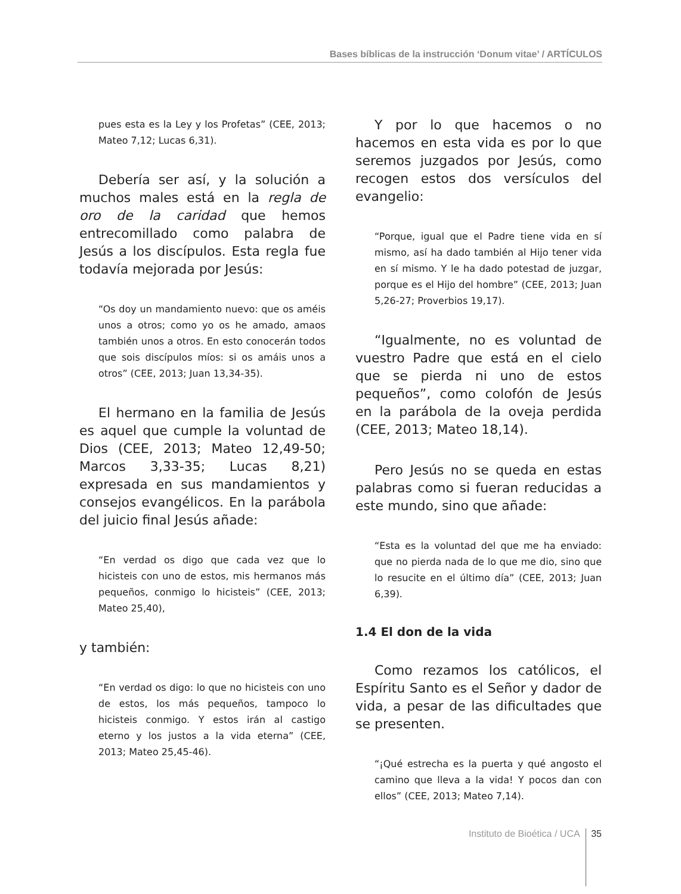Bases bíblicas de la instrucción ‘Donum vitae’ / ARTÍCULOS
pues esta es la Ley y los Profetas” (CEE, 2013; Mateo 7,12; Lucas 6,31).
Debería ser así, y la solución a muchos males está en la regla de oro de la caridad que hemos entrecomillado como palabra de Jesús a los discípulos. Esta regla fue todavía mejorada por Jesús:
“Os doy un mandamiento nuevo: que os améis unos a otros; como yo os he amado, amaos también unos a otros. En esto conocerán todos que sois discípulos míos: si os amáis unos a otros” (CEE, 2013; Juan 13,34-35).
El hermano en la familia de Jesús es aquel que cumple la voluntad de Dios (CEE, 2013; Mateo 12,49-50; Marcos 3,33-35; Lucas 8,21) expresada en sus mandamientos y consejos evangélicos. En la parábola del juicio final Jesús añade:
“En verdad os digo que cada vez que lo hicisteis con uno de estos, mis hermanos más pequeños, conmigo lo hicisteis” (CEE, 2013; Mateo 25,40),
y también:
“En verdad os digo: lo que no hicisteis con uno de estos, los más pequeños, tampoco lo hicisteis conmigo. Y estos irán al castigo eterno y los justos a la vida eterna” (CEE, 2013; Mateo 25,45-46).
Y por lo que hacemos o no hacemos en esta vida es por lo que seremos juzgados por Jesús, como recogen estos dos versículos del evangelio:
“Porque, igual que el Padre tiene vida en sí mismo, así ha dado también al Hijo tener vida en sí mismo. Y le ha dado potestad de juzgar, porque es el Hijo del hombre” (CEE, 2013; Juan 5,26-27; Proverbios 19,17).
“Igualmente, no es voluntad de vuestro Padre que está en el cielo que se pierda ni uno de estos pequeños”, como colofón de Jesús en la parábola de la oveja perdida (CEE, 2013; Mateo 18,14).
Pero Jesús no se queda en estas palabras como si fueran reducidas a este mundo, sino que añade:
“Esta es la voluntad del que me ha enviado: que no pierda nada de lo que me dio, sino que lo resucite en el último día” (CEE, 2013; Juan 6,39).
1.4 El don de la vida
Como rezamos los católicos, el Espíritu Santo es el Señor y dador de vida, a pesar de las dificultades que se presenten.
“¡Qué estrecha es la puerta y qué angosto el camino que lleva a la vida! Y pocos dan con ellos” (CEE, 2013; Mateo 7,14).
Instituto de Bioética / UCA 35